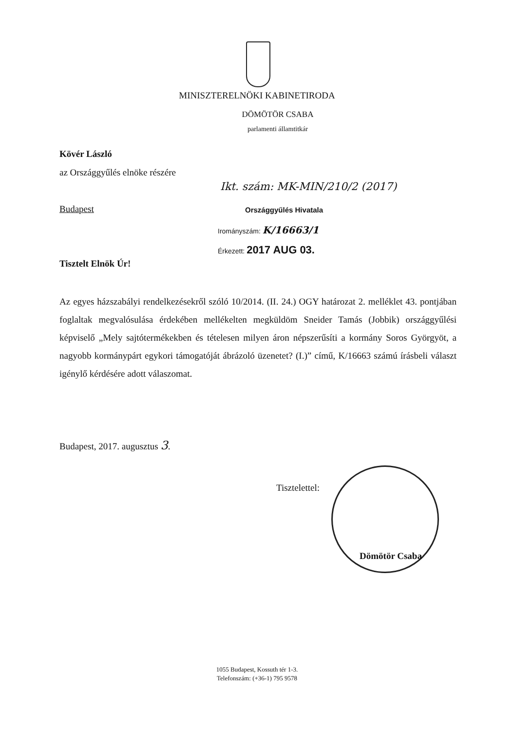MINISZTERELNÖKI KABINETIRODA
DÖMÖTÖR CSABA
parlamenti államtitkár
Kövér László
az Országgyűlés elnöke részére
Ikt. szám: MK-MIN/210/2 (2017)
Budapest Országgyűlés Hivatala
Irományszám: K/16663/1
Érkezett: 2017 AUG 03.
Tisztelt Elnök Úr!
Az egyes házszabályi rendelkezésekről szóló 10/2014. (II. 24.) OGY határozat 2. melléklet 43. pontjában foglaltak megvalósulása érdekében mellékelten megküldöm Sneider Tamás (Jobbik) országgyűlési képviselő „Mely sajtótermékekben és tételesen milyen áron népszerűsíti a kormány Soros Györgyöt, a nagyobb kormánypárt egykori támogatóját ábrázoló üzenetet? (I.)” című, K/16663 számú írásbeli választ igénylő kérdésére adott válaszomat.
Budapest, 2017. augusztus 3.
Tisztelettel:
Dömötör Csaba
1055 Budapest, Kossuth tér 1-3.
Telefonszám: (+36-1) 795 9578